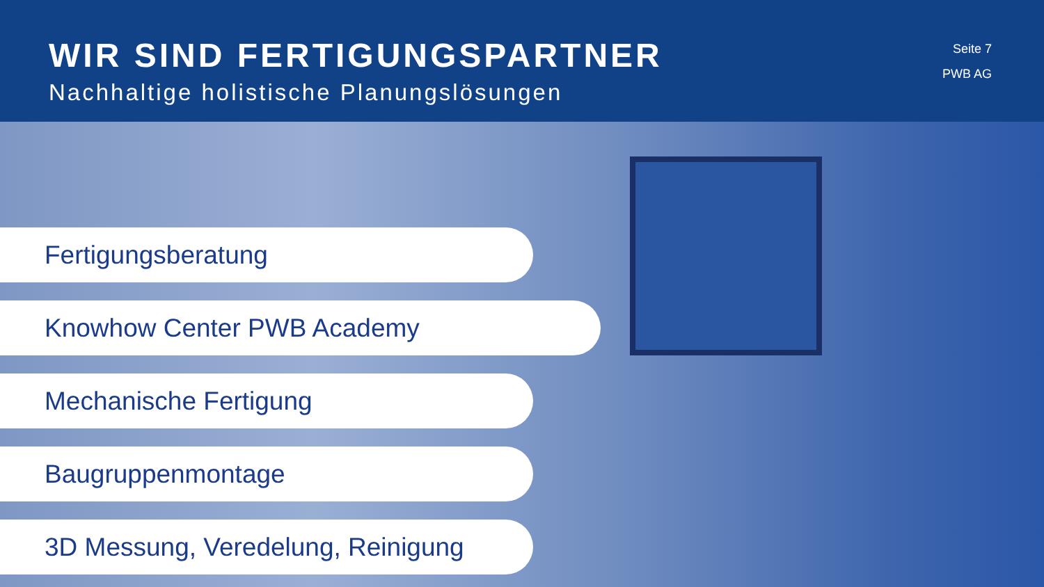WIR SIND FERTIGUNGSPARTNER
Nachhaltige holistische Planungslösungen
Seite 7
PWB AG
Fertigungsberatung
Knowhow Center PWB Academy
Mechanische Fertigung
Baugruppenmontage
3D Messung, Veredelung, Reinigung